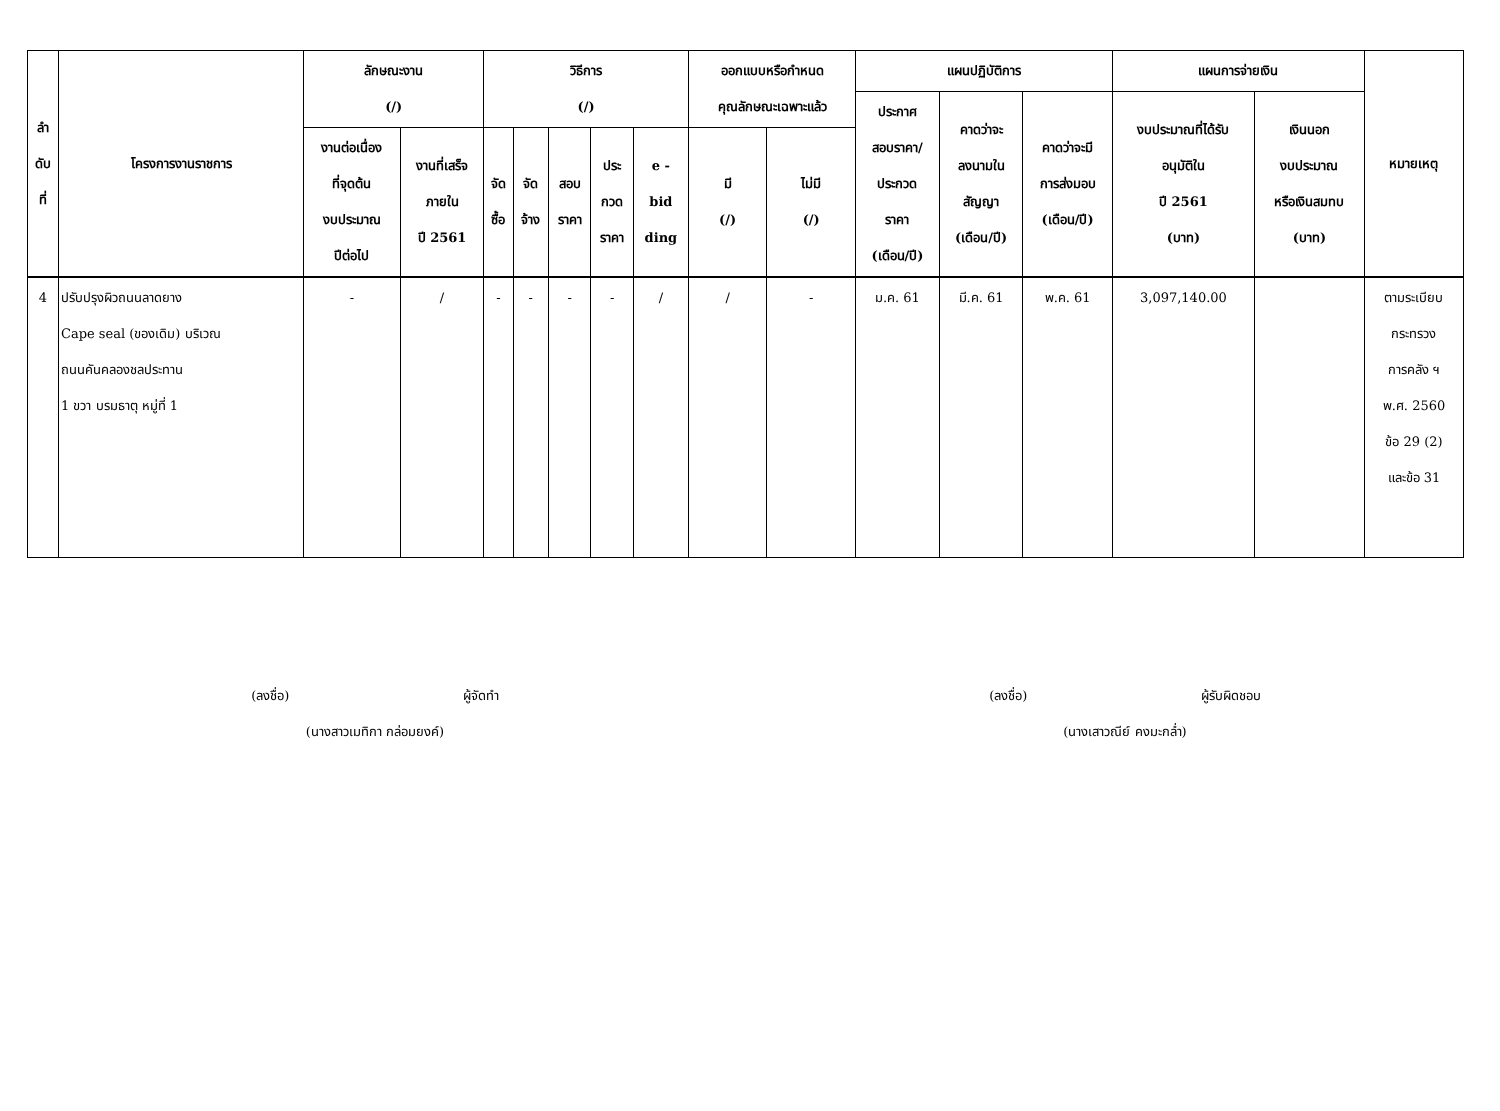| ลำ ดับ ที่ | โครงการงานราชการ | ลักษณะงาน (/) | | วิธีการ (/) | | | | | ออกแบบหรือกำหนด คุณลักษณะเฉพาะแล้ว | | แผนปฏิบัติการ | | | แผนการจ่ายเงิน | | หมายเหตุ |
| --- | --- | --- | --- | --- | --- | --- | --- | --- | --- | --- | --- | --- | --- | --- | --- | --- |
| | | | | | | | | | | | ประกาศ สอบราคา/ ประกวด ราคา (เดือน/ปี) | คาดว่าจะ ลงนามใน สัญญา (เดือน/ปี) | คาดว่าจะมี การส่งมอบ (เดือน/ปี) | งบประมาณที่ได้รับ อนุมัติใน ปี 2561 (บาท) | เงินนอก งบประมาณ หรือเงินสมทบ (บาท) | |
| | | งานต่อเนื่อง ที่จุดต้น งบประมาณ ปีต่อไป | งานที่เสร็จ ภายใน ปี 2561 | จัด ซื้อ | จัด จ้าง | สอบ ราคา | ประ กวด ราคา | e - bid ding | มี (/) | ไม่มี (/) | | | | | | |
| 4 | ปรับปรุงผิวถนนลาดยาง Cape seal (ของเดิม) บริเวณ ถนนคันคลองชลประทาน 1 ขวา บรมธาตุ หมู่ที่ 1 | - | / | - | - | - | - | / | / | - | ม.ค. 61 | มี.ค. 61 | พ.ค. 61 | 3,097,140.00 | | ตามระเบียบ กระทรวง การคลัง ฯ พ.ศ. 2560 ข้อ 29 (2) และข้อ 31 |
(ลงชื่อ) ผู้จัดทำ
(นางสาวเมทิกา กล่อมยงค์)
(ลงชื่อ) ผู้รับผิดชอบ
(นางเสาวณีย์ คงมะกล่ำ)